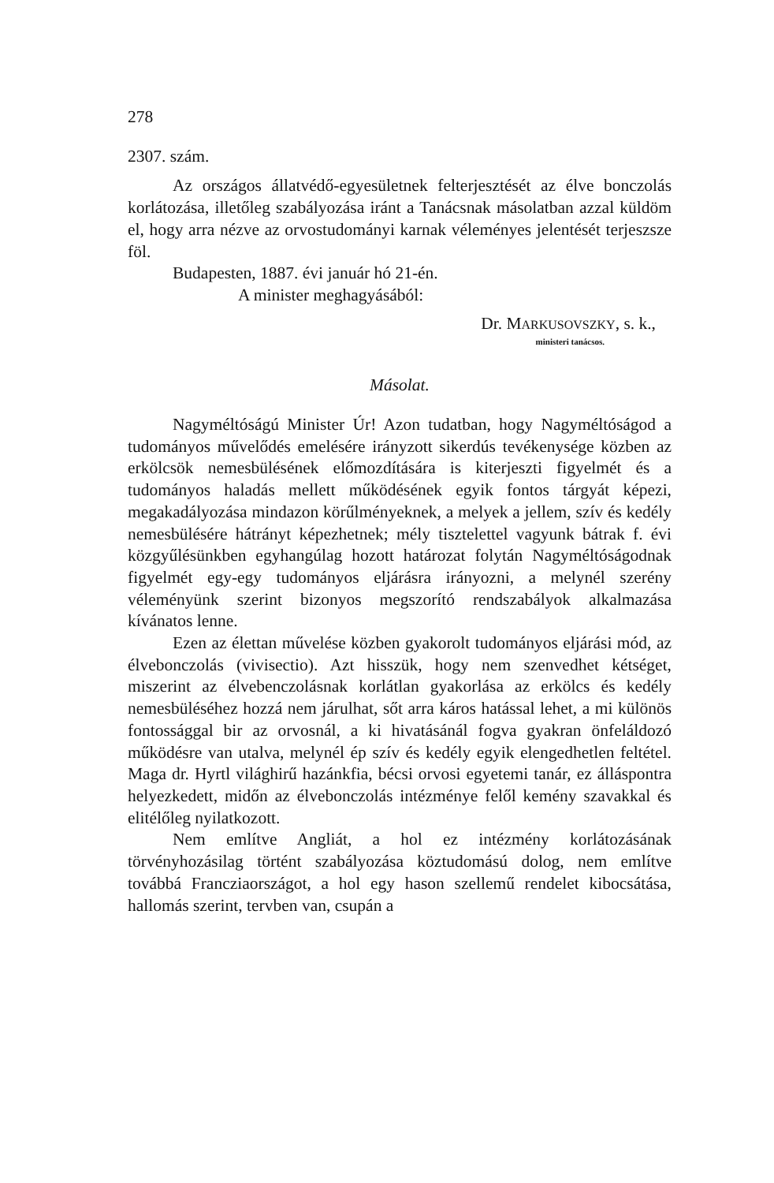278
2307. szám.
Az országos állatvédő-egyesületnek felterjesztését az élve bonczolás korlátozása, illetőleg szabályozása iránt a Tanácsnak másolatban azzal küldöm el, hogy arra nézve az orvostudományi karnak véleményes jelentését terjeszsze föl.
Budapesten, 1887. évi január hó 21-én.
A minister meghagyásából:
Dr. MARKUSOVSZKY, s. k.,
ministeri tanácsos.
Másolat.
Nagyméltóságú Minister Úr! Azon tudatban, hogy Nagyméltóságod a tudományos művelődés emelésére irányzott sikerdús tevékenysége közben az erkölcsök nemesbülésének előmozdítására is kiterjeszti figyelmét és a tudományos haladás mellett működésének egyik fontos tárgyát képezi, megakadályozása mindazon körűlményeknek, a melyek a jellem, szív és kedély nemesbülésére hátrányt képezhetnek; mély tisztelettel vagyunk bátrak f. évi közgyűlésünkben egyhangúlag hozott határozat folytán Nagyméltóságodnak figyelmét egy-egy tudományos eljárásra irányozni, a melynél szerény véleményünk szerint bizonyos megszorító rendszabályok alkalmazása kívánatos lenne.
Ezen az élettan művelése közben gyakorolt tudományos eljárási mód, az élvebonczolás (vivisectio). Azt hisszük, hogy nem szenvedhet kétséget, miszerint az élvebenczolásnak korlátlan gyakorlása az erkölcs és kedély nemesbüléséhez hozzá nem járulhat, sőt arra káros hatással lehet, a mi különös fontossággal bir az orvosnál, a ki hivatásánál fogva gyakran önfeláldozó működésre van utalva, melynél ép szív és kedély egyik elengedhetlen feltétel. Maga dr. Hyrtl világhirű hazánkfia, bécsi orvosi egyetemi tanár, ez álláspontra helyezkedett, midőn az élvebonczolás intézménye felől kemény szavakkal és elitélőleg nyilatkozott.
Nem említve Angliát, a hol ez intézmény korlátozásának törvényhozásilag történt szabályozása köztudomású dolog, nem említve továbbá Francziaországot, a hol egy hason szellemű rendelet kibocsátása, hallomás szerint, tervben van, csupán a